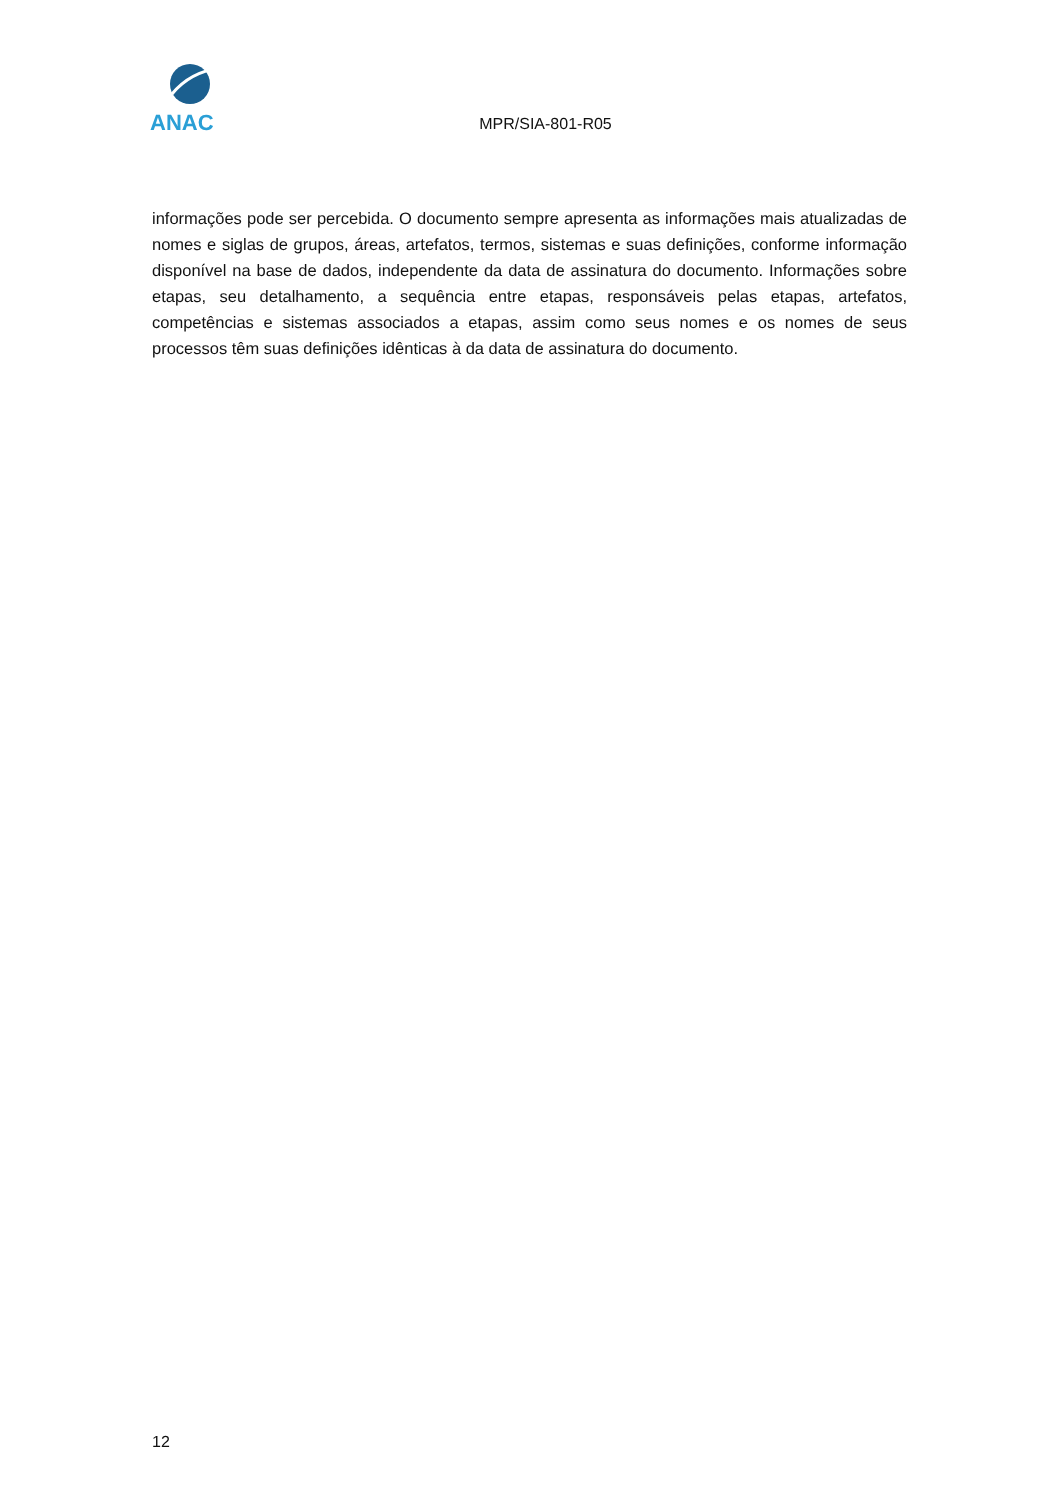ANAC
MPR/SIA-801-R05
informações pode ser percebida. O documento sempre apresenta as informações mais atualizadas de nomes e siglas de grupos, áreas, artefatos, termos, sistemas e suas definições, conforme informação disponível na base de dados, independente da data de assinatura do documento. Informações sobre etapas, seu detalhamento, a sequência entre etapas, responsáveis pelas etapas, artefatos, competências e sistemas associados a etapas, assim como seus nomes e os nomes de seus processos têm suas definições idênticas à da data de assinatura do documento.
12